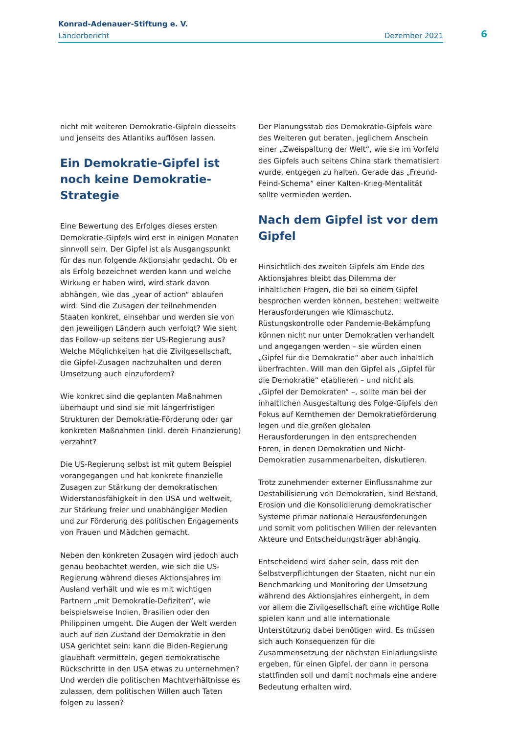Konrad-Adenauer-Stiftung e. V.
Länderbericht Dezember 2021
6
nicht mit weiteren Demokratie-Gipfeln diesseits und jenseits des Atlantiks auflösen lassen.
Ein Demokratie-Gipfel ist noch keine Demokratie-Strategie
Eine Bewertung des Erfolges dieses ersten Demokratie-Gipfels wird erst in einigen Monaten sinnvoll sein. Der Gipfel ist als Ausgangspunkt für das nun folgende Aktionsjahr gedacht. Ob er als Erfolg bezeichnet werden kann und welche Wirkung er haben wird, wird stark davon abhängen, wie das „year of action“ ablaufen wird: Sind die Zusagen der teilnehmenden Staaten konkret, einsehbar und werden sie von den jeweiligen Ländern auch verfolgt? Wie sieht das Follow-up seitens der US-Regierung aus? Welche Möglichkeiten hat die Zivilgesellschaft, die Gipfel-Zusagen nachzuhalten und deren Umsetzung auch einzufordern?
Wie konkret sind die geplanten Maßnahmen überhaupt und sind sie mit längerfristigen Strukturen der Demokratie-Förderung oder gar konkreten Maßnahmen (inkl. deren Finanzierung) verzahnt?
Die US-Regierung selbst ist mit gutem Beispiel vorangegangen und hat konkrete finanzielle Zusagen zur Stärkung der demokratischen Widerstandsfähigkeit in den USA und weltweit, zur Stärkung freier und unabhängiger Medien und zur Förderung des politischen Engagements von Frauen und Mädchen gemacht.
Neben den konkreten Zusagen wird jedoch auch genau beobachtet werden, wie sich die US-Regierung während dieses Aktionsjahres im Ausland verhält und wie es mit wichtigen Partnern „mit Demokratie-Defiziten“, wie beispielsweise Indien, Brasilien oder den Philippinen umgeht. Die Augen der Welt werden auch auf den Zustand der Demokratie in den USA gerichtet sein: kann die Biden-Regierung glaubhaft vermitteln, gegen demokratische Rückschritte in den USA etwas zu unternehmen? Und werden die politischen Machtverhältnisse es zulassen, dem politischen Willen auch Taten folgen zu lassen?
Der Planungsstab des Demokratie-Gipfels wäre des Weiteren gut beraten, jeglichem Anschein einer „Zweispaltung der Welt“, wie sie im Vorfeld des Gipfels auch seitens China stark thematisiert wurde, entgegen zu halten. Gerade das „Freund-Feind-Schema“ einer Kalten-Krieg-Mentalität sollte vermieden werden.
Nach dem Gipfel ist vor dem Gipfel
Hinsichtlich des zweiten Gipfels am Ende des Aktionsjahres bleibt das Dilemma der inhaltlichen Fragen, die bei so einem Gipfel besprochen werden können, bestehen: weltweite Herausforderungen wie Klimaschutz, Rüstungskontrolle oder Pandemie-Bekämpfung können nicht nur unter Demokratien verhandelt und angegangen werden – sie würden einen „Gipfel für die Demokratie“ aber auch inhaltlich überfrachten. Will man den Gipfel als „Gipfel für die Demokratie“ etablieren – und nicht als „Gipfel der Demokraten“ –, sollte man bei der inhaltlichen Ausgestaltung des Folge-Gipfels den Fokus auf Kernthemen der Demokratieförderung legen und die großen globalen Herausforderungen in den entsprechenden Foren, in denen Demokratien und Nicht-Demokratien zusammenarbeiten, diskutieren.
Trotz zunehmender externer Einflussnahme zur Destabilisierung von Demokratien, sind Bestand, Erosion und die Konsolidierung demokratischer Systeme primär nationale Herausforderungen und somit vom politischen Willen der relevanten Akteure und Entscheidungsträger abhängig.
Entscheidend wird daher sein, dass mit den Selbstverpflichtungen der Staaten, nicht nur ein Benchmarking und Monitoring der Umsetzung während des Aktionsjahres einhergeht, in dem vor allem die Zivilgesellschaft eine wichtige Rolle spielen kann und alle internationale Unterstützung dabei benötigen wird. Es müssen sich auch Konsequenzen für die Zusammensetzung der nächsten Einladungsliste ergeben, für einen Gipfel, der dann in persona stattfinden soll und damit nochmals eine andere Bedeutung erhalten wird.